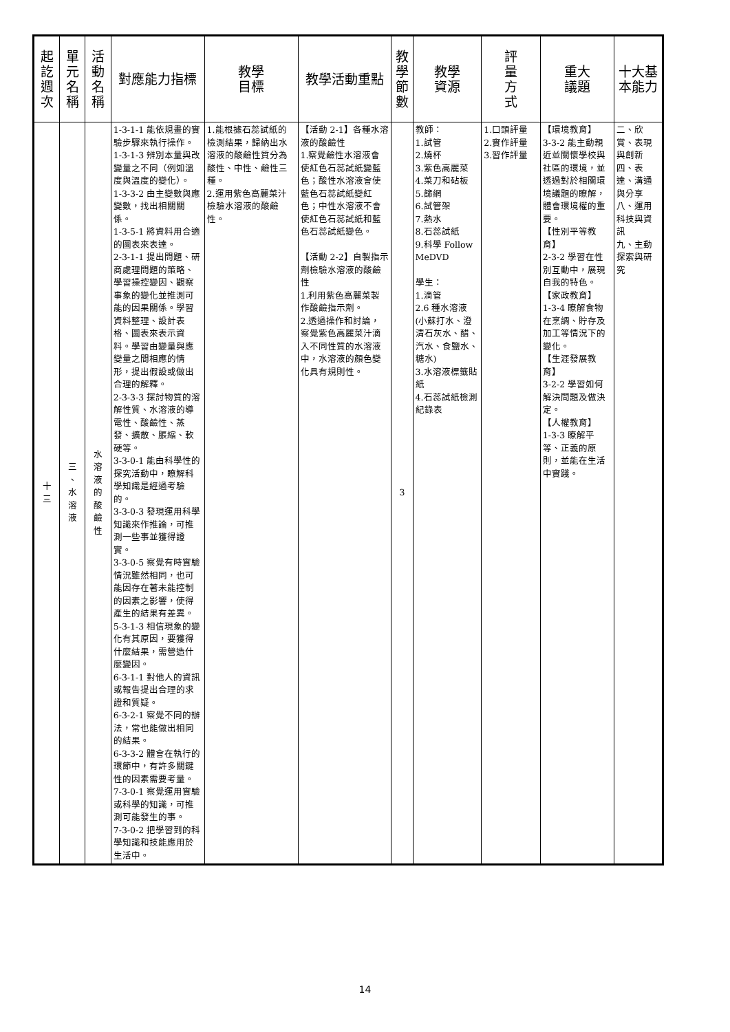| 起訖週次 | 單元名稱 | 活動名稱 | 對應能力指標 | 教學 目標 | 教學活動重點 | 教學節數 | 教學 資源 | 評量方式 | 重大 議題 | 十大基本能力 |
| --- | --- | --- | --- | --- | --- | --- | --- | --- | --- | --- |
| 十三 | 三、水溶液 | 水溶液的酸鹼性 | 1-3-1-1 能依規畫的實驗步驟來執行操作。 1-3-1-3 辨別本量與改變量之不同（例如溫度與溫度的變化）。 1-3-3-2 由主變數與應變數，找出相關關係。 1-3-5-1 將資料用合適的圖表來表達。 2-3-1-1 提出問題、研商處理問題的策略、學習操控變因、觀察事象的變化並推測可能的因果關係。學習資料整理、設計表格、圖表來表示資料。學習由變量與應變量之間相應的情形，提出假設或做出合理的解釋。 2-3-3-3 探討物質的溶解性質、水溶液的導電性、酸鹼性、蒸發、擴散、脹縮、軟硬等。 3-3-0-1 能由科學性的探究活動中，瞭解科學知識是經過考驗的。 3-3-0-3 發現運用科學知識來作推論，可推測一些事並獲得證實。 3-3-0-5 察覺有時實驗情況雖然相同，也可能因存在著未能控制的因素之影響，使得產生的結果有差異。 5-3-1-3 相信現象的變化有其原因，要獲得什麼結果，需營造什麼變因。 6-3-1-1 對他人的資訊或報告提出合理的求證和質疑。 6-3-2-1 察覺不同的辦法，常也能做出相同的結果。 6-3-3-2 體會在執行的環節中，有許多關鍵性的因素需要考量。 7-3-0-1 察覺運用實驗或科學的知識，可推測可能發生的事。 7-3-0-2 把學習到的科學知識和技能應用於生活中。 | 1.能根據石蕊試紙的檢測結果，歸納出水溶液的酸鹼性質分為酸性、中性、鹼性三種。 2.運用紫色高麗菜汁檢驗水溶液的酸鹼性。 | 【活動 2-1】各種水溶液的酸鹼性 1.察覺鹼性水溶液會使紅色石蕊試紙變藍色；酸性水溶液會使藍色石蕊試紙變紅色；中性水溶液不會使紅色石蕊試紙和藍色石蕊試紙變色。 【活動 2-2】自製指示劑檢驗水溶液的酸鹼性 1.利用紫色高麗菜製作酸鹼指示劑。 2.透過操作和討論，察覺紫色高麗菜汁滴入不同性質的水溶液中，水溶液的顏色變化具有規則性。 | 3 | 教師： 1.試管 2.燒杯 3.紫色高麗菜 4.菜刀和砧板 5.篩網 6.試管架 7.熱水 8.石蕊試紙 9.科學 Follow MeDVD 學生： 1.滴管 2.6 種水溶液(小蘇打水、澄清石灰水、醋、汽水、食鹽水、糖水) 3.水溶液標籤貼紙 4.石蕊試紙檢測紀錄表 | 1.口頭評量 2.實作評量 3.習作評量 | 【環境教育】 3-3-2 能主動親近並關懷學校與社區的環境，並透過對於相關環境議題的瞭解，體會環境權的重要。 【性別平等教育】 2-3-2 學習在性別互動中，展現自我的特色。 【家政教育】 1-3-4 瞭解食物在烹調、貯存及加工等情況下的變化。 【生涯發展教育】 3-2-2 學習如何解決問題及做決定。 【人權教育】 1-3-3 瞭解平等、正義的原則，並能在生活中實踐。 | 二、欣賞、表現與創新 四、表達、溝通與分享 八、運用科技與資訊 九、主動探索與研究 |
14